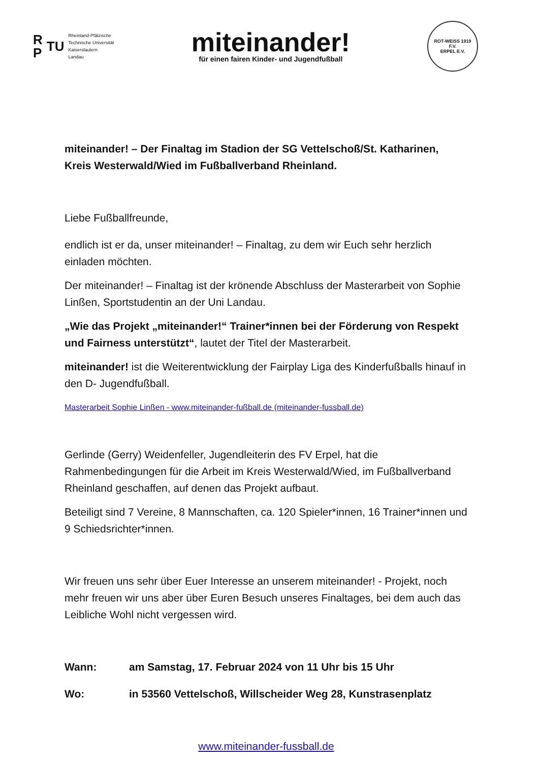R
P TU
Rheinland-Pfälzische
Technische Universität
Kaiserslautern
Landau
miteinander!
für einen fairen Kinder- und Jugendfußball
ROT-WEISS 1919
F.V.
ERPEL E.V.
miteinander! – Der Finaltag im Stadion der SG Vettelschoß/St. Katharinen, Kreis Westerwald/Wied im Fußballverband Rheinland.
Liebe Fußballfreunde,
endlich ist er da, unser miteinander! – Finaltag, zu dem wir Euch sehr herzlich einladen möchten.
Der miteinander! – Finaltag ist der krönende Abschluss der Masterarbeit von Sophie Linßen, Sportstudentin an der Uni Landau.
„Wie das Projekt „miteinander!“ Trainer*innen bei der Förderung von Respekt und Fairness unterstützt“, lautet der Titel der Masterarbeit.
miteinander! ist die Weiterentwicklung der Fairplay Liga des Kinderfußballs hinauf in den D- Jugendfußball.
Masterarbeit Sophie Linßen - www.miteinander-fußball.de (miteinander-fussball.de)
Gerlinde (Gerry) Weidenfeller, Jugendleiterin des FV Erpel, hat die Rahmenbedingungen für die Arbeit im Kreis Westerwald/Wied, im Fußballverband Rheinland geschaffen, auf denen das Projekt aufbaut.
Beteiligt sind 7 Vereine, 8 Mannschaften, ca. 120 Spieler*innen, 16 Trainer*innen und 9 Schiedsrichter*innen.
Wir freuen uns sehr über Euer Interesse an unserem miteinander! - Projekt, noch mehr freuen wir uns aber über Euren Besuch unseres Finaltages, bei dem auch das Leibliche Wohl nicht vergessen wird.
Wann: am Samstag, 17. Februar 2024 von 11 Uhr bis 15 Uhr
Wo: in 53560 Vettelschoß, Willscheider Weg 28, Kunstrasenplatz
www.miteinander-fussball.de